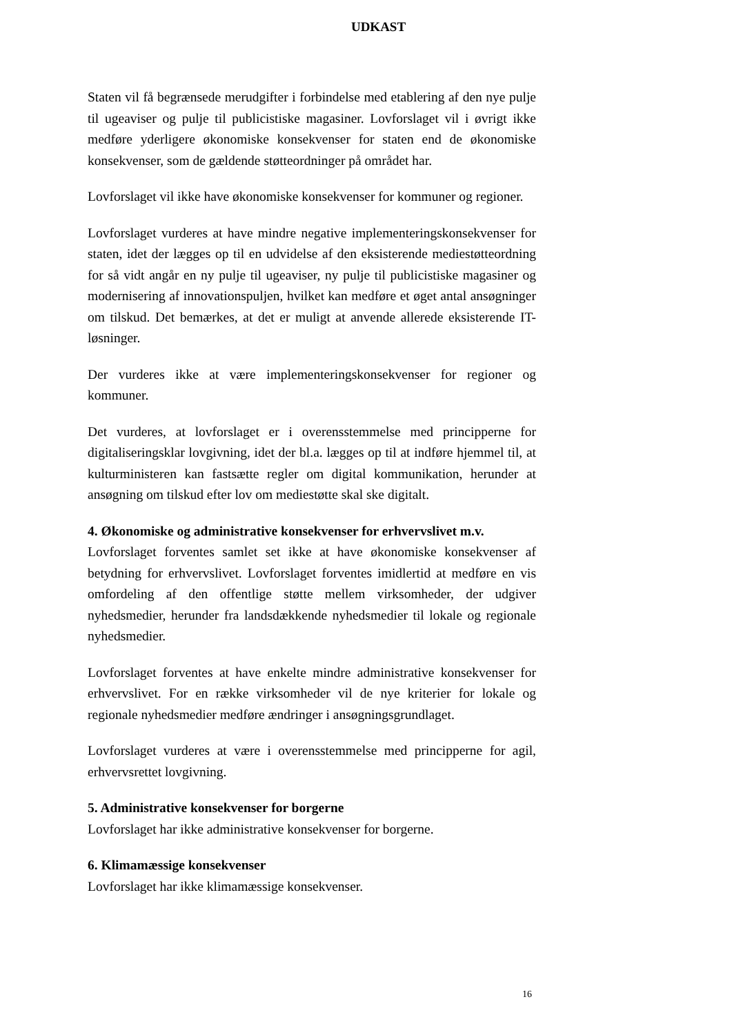UDKAST
Staten vil få begrænsede merudgifter i forbindelse med etablering af den nye pulje til ugeaviser og pulje til publicistiske magasiner. Lovforslaget vil i øvrigt ikke medføre yderligere økonomiske konsekvenser for staten end de økonomiske konsekvenser, som de gældende støtteordninger på området har.
Lovforslaget vil ikke have økonomiske konsekvenser for kommuner og regioner.
Lovforslaget vurderes at have mindre negative implementeringskonsekvenser for staten, idet der lægges op til en udvidelse af den eksisterende mediestøtteordning for så vidt angår en ny pulje til ugeaviser, ny pulje til publicistiske magasiner og modernisering af innovationspuljen, hvilket kan medføre et øget antal ansøgninger om tilskud. Det bemærkes, at det er muligt at anvende allerede eksisterende IT-løsninger.
Der vurderes ikke at være implementeringskonsekvenser for regioner og kommuner.
Det vurderes, at lovforslaget er i overensstemmelse med principperne for digitaliseringsklar lovgivning, idet der bl.a. lægges op til at indføre hjemmel til, at kulturministeren kan fastsætte regler om digital kommunikation, herunder at ansøgning om tilskud efter lov om mediestøtte skal ske digitalt.
4. Økonomiske og administrative konsekvenser for erhvervslivet m.v.
Lovforslaget forventes samlet set ikke at have økonomiske konsekvenser af betydning for erhvervslivet. Lovforslaget forventes imidlertid at medføre en vis omfordeling af den offentlige støtte mellem virksomheder, der udgiver nyhedsmedier, herunder fra landsdækkende nyhedsmedier til lokale og regionale nyhedsmedier.
Lovforslaget forventes at have enkelte mindre administrative konsekvenser for erhvervslivet. For en række virksomheder vil de nye kriterier for lokale og regionale nyhedsmedier medføre ændringer i ansøgningsgrundlaget.
Lovforslaget vurderes at være i overensstemmelse med principperne for agil, erhvervsrettet lovgivning.
5. Administrative konsekvenser for borgerne
Lovforslaget har ikke administrative konsekvenser for borgerne.
6. Klimamæssige konsekvenser
Lovforslaget har ikke klimamæssige konsekvenser.
16